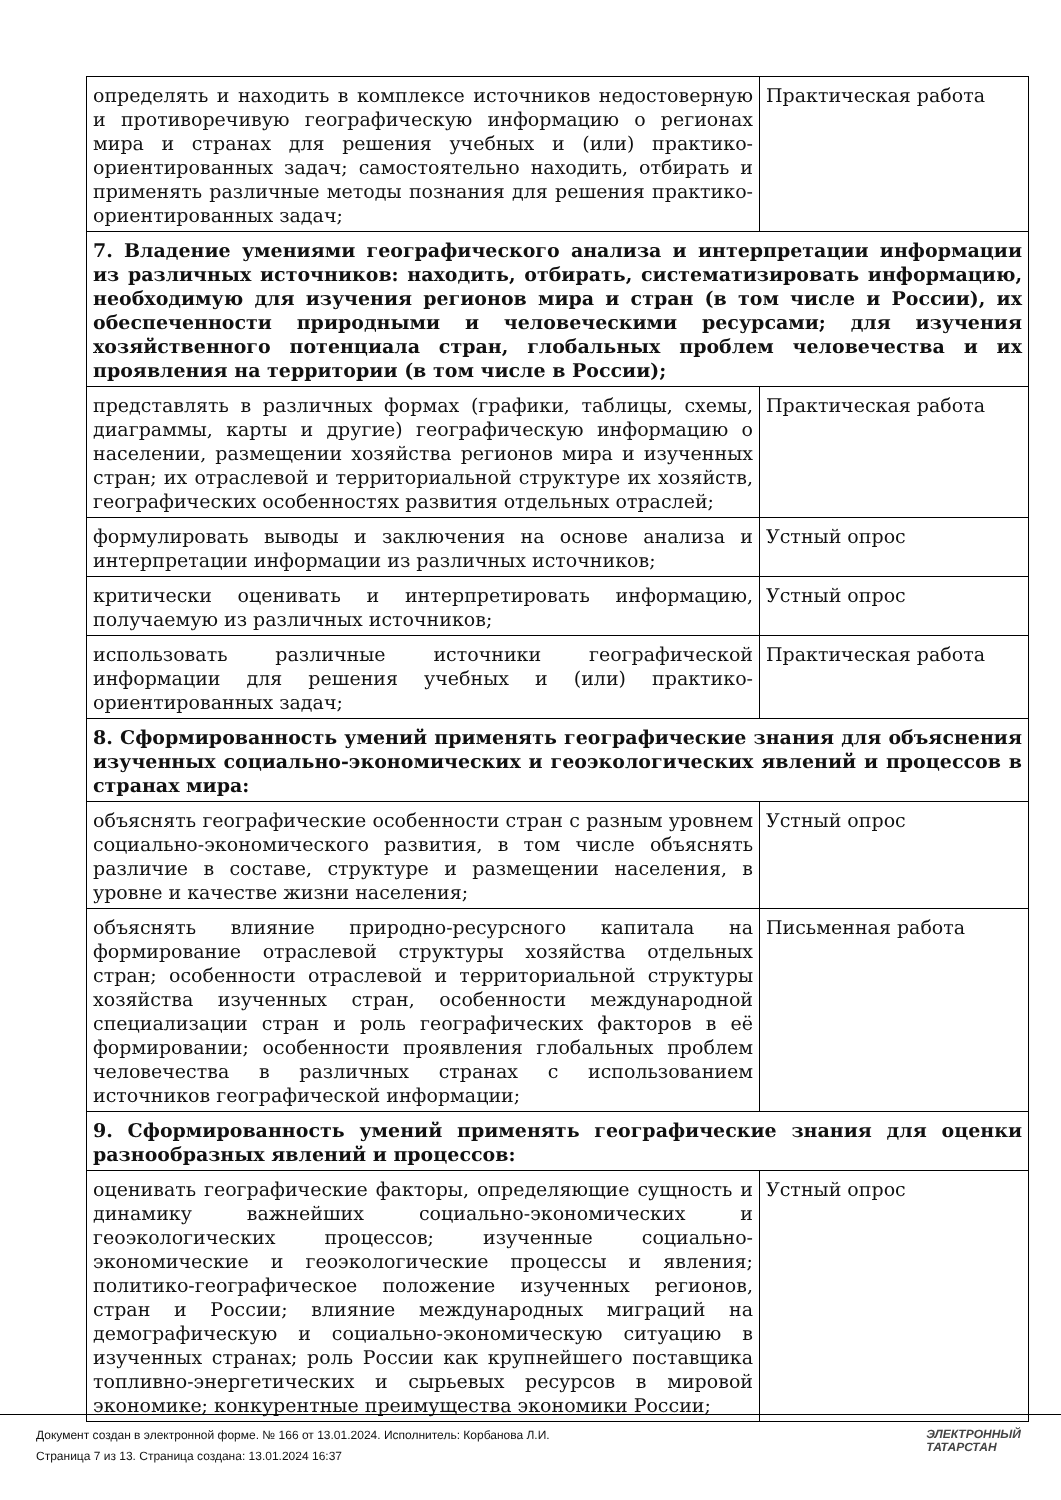| определять и находить в комплексе источников недостоверную и противоречивую географическую информацию о регионах мира и странах для решения учебных и (или) практико-ориентированных задач; самостоятельно находить, отбирать и применять различные методы познания для решения практико-ориентированных задач; | Практическая работа |
| 7. Владение умениями географического анализа и интерпретации информации из различных источников: находить, отбирать, систематизировать информацию, необходимую для изучения регионов мира и стран (в том числе и России), их обеспеченности природными и человеческими ресурсами; для изучения хозяйственного потенциала стран, глобальных проблем человечества и их проявления на территории (в том числе в России); | |
| представлять в различных формах (графики, таблицы, схемы, диаграммы, карты и другие) географическую информацию о населении, размещении хозяйства регионов мира и изученных стран; их отраслевой и территориальной структуре их хозяйств, географических особенностях развития отдельных отраслей; | Практическая работа |
| формулировать выводы и заключения на основе анализа и интерпретации информации из различных источников; | Устный опрос |
| критически оценивать и интерпретировать информацию, получаемую из различных источников; | Устный опрос |
| использовать различные источники географической информации для решения учебных и (или) практико-ориентированных задач; | Практическая работа |
| 8. Сформированность умений применять географические знания для объяснения изученных социально-экономических и геоэкологических явлений и процессов в странах мира: | |
| объяснять географические особенности стран с разным уровнем социально-экономического развития, в том числе объяснять различие в составе, структуре и размещении населения, в уровне и качестве жизни населения; | Устный опрос |
| объяснять влияние природно-ресурсного капитала на формирование отраслевой структуры хозяйства отдельных стран; особенности отраслевой и территориальной структуры хозяйства изученных стран, особенности международной специализации стран и роль географических факторов в её формировании; особенности проявления глобальных проблем человечества в различных странах с использованием источников географической информации; | Письменная работа |
| 9. Сформированность умений применять географические знания для оценки разнообразных явлений и процессов: | |
| оценивать географические факторы, определяющие сущность и динамику важнейших социально-экономических и геоэкологических процессов; изученные социально-экономические и геоэкологические процессы и явления; политико-географическое положение изученных регионов, стран и России; влияние международных миграций на демографическую и социально-экономическую ситуацию в изученных странах; роль России как крупнейшего поставщика топливно-энергетических и сырьевых ресурсов в мировой экономике; конкурентные преимущества экономики России; | Устный опрос |
Документ создан в электронной форме. № 166 от 13.01.2024. Исполнитель: Корбанова Л.И.
Страница 7 из 13. Страница создана: 13.01.2024 16:37
ЭЛЕКТРОННЫЙ
ТАТАРСТАН